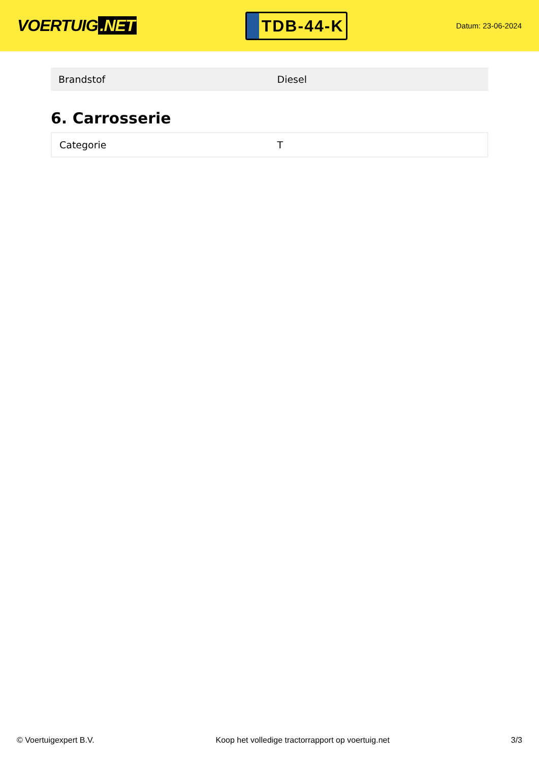VOERTUIG.NET
TDB-44-K
Datum: 23-06-2024
| Brandstof | Diesel |
6. Carrosserie
| Categorie | T |
© Voertuigexpert B.V. Koop het volledige tractorrapport op voertuig.net 3/3